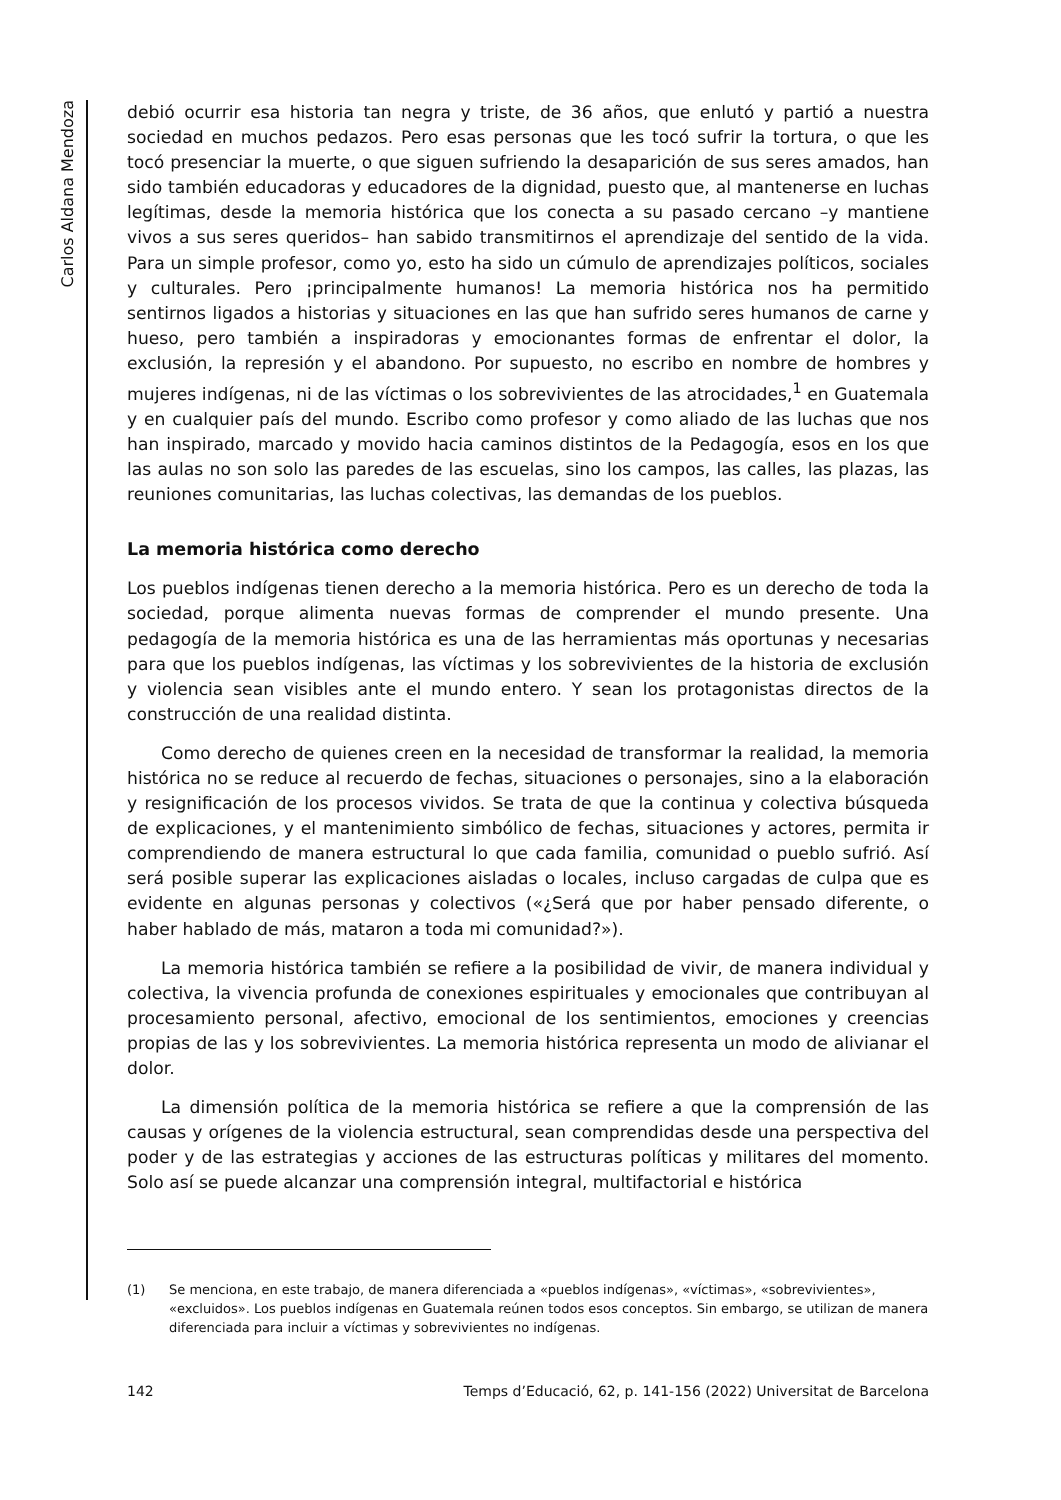Carlos Aldana Mendoza
debió ocurrir esa historia tan negra y triste, de 36 años, que enlutó y partió a nuestra sociedad en muchos pedazos. Pero esas personas que les tocó sufrir la tortura, o que les tocó presenciar la muerte, o que siguen sufriendo la desaparición de sus seres amados, han sido también educadoras y educadores de la dignidad, puesto que, al mantenerse en luchas legítimas, desde la memoria histórica que los conecta a su pasado cercano –y mantiene vivos a sus seres queridos– han sabido transmitirnos el aprendizaje del sentido de la vida. Para un simple profesor, como yo, esto ha sido un cúmulo de aprendizajes políticos, sociales y culturales. Pero ¡principalmente humanos! La memoria histórica nos ha permitido sentirnos ligados a historias y situaciones en las que han sufrido seres humanos de carne y hueso, pero también a inspiradoras y emocionantes formas de enfrentar el dolor, la exclusión, la represión y el abandono. Por supuesto, no escribo en nombre de hombres y mujeres indígenas, ni de las víctimas o los sobrevivientes de las atrocidades,<sup>1</sup> en Guatemala y en cualquier país del mundo. Escribo como profesor y como aliado de las luchas que nos han inspirado, marcado y movido hacia caminos distintos de la Pedagogía, esos en los que las aulas no son solo las paredes de las escuelas, sino los campos, las calles, las plazas, las reuniones comunitarias, las luchas colectivas, las demandas de los pueblos.
La memoria histórica como derecho
Los pueblos indígenas tienen derecho a la memoria histórica. Pero es un derecho de toda la sociedad, porque alimenta nuevas formas de comprender el mundo presente. Una pedagogía de la memoria histórica es una de las herramientas más oportunas y necesarias para que los pueblos indígenas, las víctimas y los sobrevivientes de la historia de exclusión y violencia sean visibles ante el mundo entero. Y sean los protagonistas directos de la construcción de una realidad distinta.
Como derecho de quienes creen en la necesidad de transformar la realidad, la memoria histórica no se reduce al recuerdo de fechas, situaciones o personajes, sino a la elaboración y resignificación de los procesos vividos. Se trata de que la continua y colectiva búsqueda de explicaciones, y el mantenimiento simbólico de fechas, situaciones y actores, permita ir comprendiendo de manera estructural lo que cada familia, comunidad o pueblo sufrió. Así será posible superar las explicaciones aisladas o locales, incluso cargadas de culpa que es evidente en algunas personas y colectivos («¿Será que por haber pensado diferente, o haber hablado de más, mataron a toda mi comunidad?»).
La memoria histórica también se refiere a la posibilidad de vivir, de manera individual y colectiva, la vivencia profunda de conexiones espirituales y emocionales que contribuyan al procesamiento personal, afectivo, emocional de los sentimientos, emociones y creencias propias de las y los sobrevivientes. La memoria histórica representa un modo de alivianar el dolor.
La dimensión política de la memoria histórica se refiere a que la comprensión de las causas y orígenes de la violencia estructural, sean comprendidas desde una perspectiva del poder y de las estrategias y acciones de las estructuras políticas y militares del momento. Solo así se puede alcanzar una comprensión integral, multifactorial e histórica
(1) Se menciona, en este trabajo, de manera diferenciada a «pueblos indígenas», «víctimas», «sobrevivientes», «excluidos». Los pueblos indígenas en Guatemala reúnen todos esos conceptos. Sin embargo, se utilizan de manera diferenciada para incluir a víctimas y sobrevivientes no indígenas.
142 Temps d’Educació, 62, p. 141-156 (2022) Universitat de Barcelona